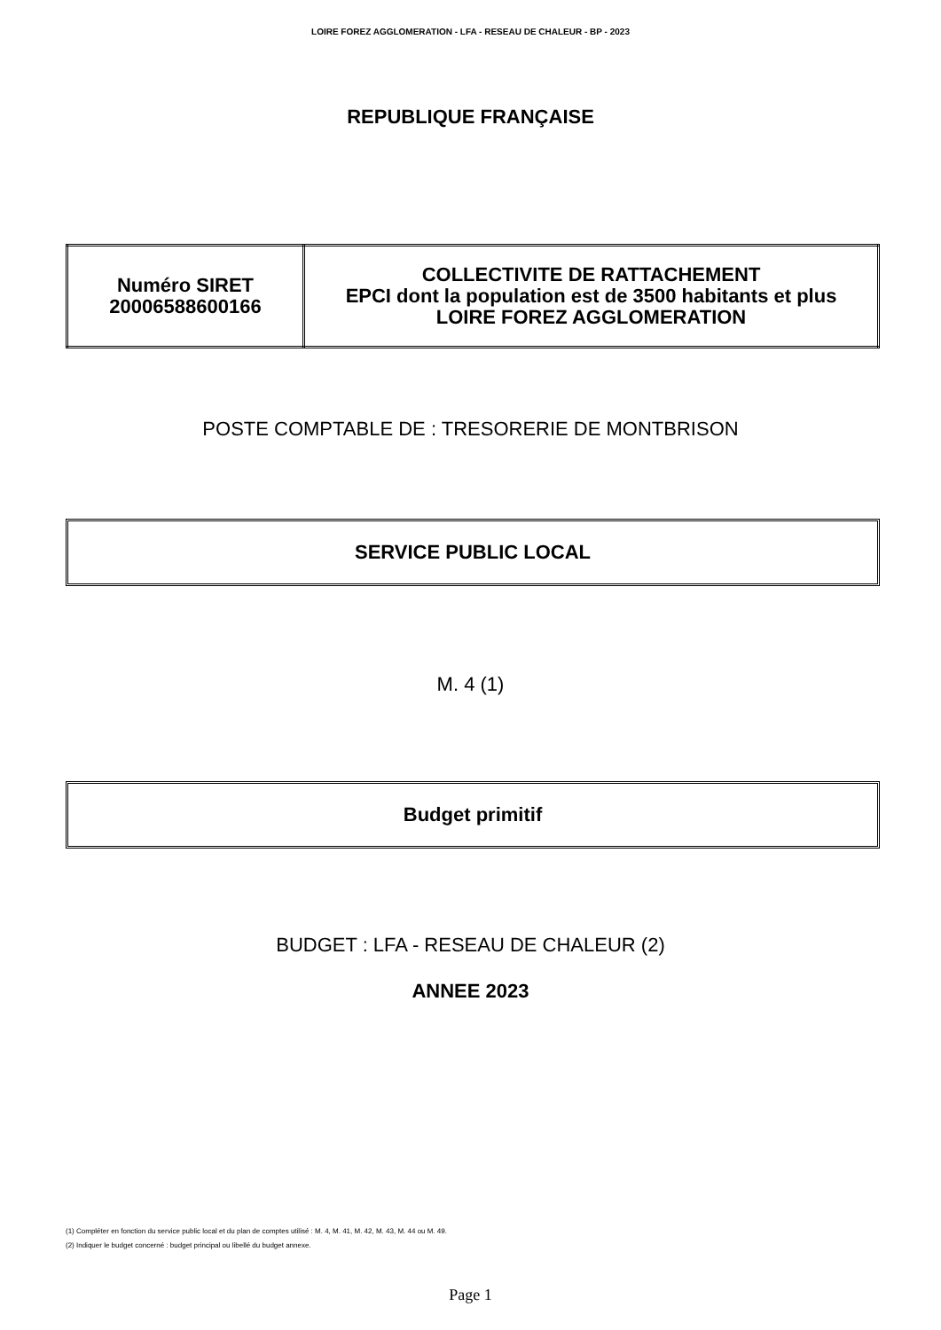LOIRE FOREZ AGGLOMERATION - LFA - RESEAU DE CHALEUR - BP - 2023
REPUBLIQUE FRANÇAISE
| Numéro SIRET 20006588600166 | COLLECTIVITE DE RATTACHEMENT EPCI dont la population est de 3500 habitants et plus LOIRE FOREZ AGGLOMERATION |
POSTE COMPTABLE DE : TRESORERIE DE MONTBRISON
SERVICE PUBLIC LOCAL
M. 4 (1)
Budget primitif
BUDGET : LFA - RESEAU DE CHALEUR (2)
ANNEE 2023
(1) Compléter en fonction du service public local et du plan de comptes utilisé : M. 4, M. 41, M. 42, M. 43, M. 44 ou M. 49.
(2) Indiquer le budget concerné : budget principal ou libellé du budget annexe.
Page 1